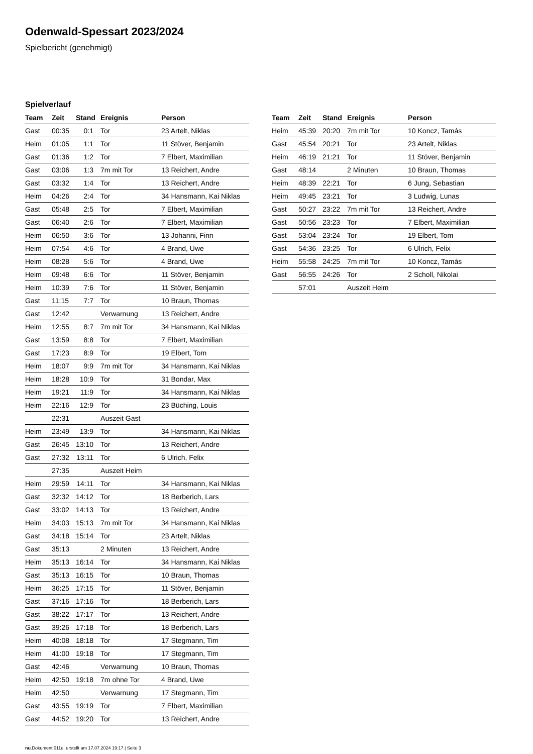Odenwald-Spessart 2023/2024
Spielbericht (genehmigt)
Spielverlauf
| Team | Zeit | Stand | Ereignis | Person |
| --- | --- | --- | --- | --- |
| Gast | 00:35 | 0:1 | Tor | 23 Artelt, Niklas |
| Heim | 01:05 | 1:1 | Tor | 11 Stöver, Benjamin |
| Gast | 01:36 | 1:2 | Tor | 7 Elbert, Maximilian |
| Gast | 03:06 | 1:3 | 7m mit Tor | 13 Reichert, Andre |
| Gast | 03:32 | 1:4 | Tor | 13 Reichert, Andre |
| Heim | 04:26 | 2:4 | Tor | 34 Hansmann, Kai Niklas |
| Gast | 05:48 | 2:5 | Tor | 7 Elbert, Maximilian |
| Gast | 06:40 | 2:6 | Tor | 7 Elbert, Maximilian |
| Heim | 06:50 | 3:6 | Tor | 13 Johanni, Finn |
| Heim | 07:54 | 4:6 | Tor | 4 Brand, Uwe |
| Heim | 08:28 | 5:6 | Tor | 4 Brand, Uwe |
| Heim | 09:48 | 6:6 | Tor | 11 Stöver, Benjamin |
| Heim | 10:39 | 7:6 | Tor | 11 Stöver, Benjamin |
| Gast | 11:15 | 7:7 | Tor | 10 Braun, Thomas |
| Gast | 12:42 | | Verwarnung | 13 Reichert, Andre |
| Heim | 12:55 | 8:7 | 7m mit Tor | 34 Hansmann, Kai Niklas |
| Gast | 13:59 | 8:8 | Tor | 7 Elbert, Maximilian |
| Gast | 17:23 | 8:9 | Tor | 19 Elbert, Tom |
| Heim | 18:07 | 9:9 | 7m mit Tor | 34 Hansmann, Kai Niklas |
| Heim | 18:28 | 10:9 | Tor | 31 Bondar, Max |
| Heim | 19:21 | 11:9 | Tor | 34 Hansmann, Kai Niklas |
| Heim | 22:16 | 12:9 | Tor | 23 Büching, Louis |
| | 22:31 | | Auszeit Gast | |
| Heim | 23:49 | 13:9 | Tor | 34 Hansmann, Kai Niklas |
| Gast | 26:45 | 13:10 | Tor | 13 Reichert, Andre |
| Gast | 27:32 | 13:11 | Tor | 6 Ulrich, Felix |
| | 27:35 | | Auszeit Heim | |
| Heim | 29:59 | 14:11 | Tor | 34 Hansmann, Kai Niklas |
| Gast | 32:32 | 14:12 | Tor | 18 Berberich, Lars |
| Gast | 33:02 | 14:13 | Tor | 13 Reichert, Andre |
| Heim | 34:03 | 15:13 | 7m mit Tor | 34 Hansmann, Kai Niklas |
| Gast | 34:18 | 15:14 | Tor | 23 Artelt, Niklas |
| Gast | 35:13 | | 2 Minuten | 13 Reichert, Andre |
| Heim | 35:13 | 16:14 | Tor | 34 Hansmann, Kai Niklas |
| Gast | 35:13 | 16:15 | Tor | 10 Braun, Thomas |
| Heim | 36:25 | 17:15 | Tor | 11 Stöver, Benjamin |
| Gast | 37:16 | 17:16 | Tor | 18 Berberich, Lars |
| Gast | 38:22 | 17:17 | Tor | 13 Reichert, Andre |
| Gast | 39:26 | 17:18 | Tor | 18 Berberich, Lars |
| Heim | 40:08 | 18:18 | Tor | 17 Stegmann, Tim |
| Heim | 41:00 | 19:18 | Tor | 17 Stegmann, Tim |
| Gast | 42:46 | | Verwarnung | 10 Braun, Thomas |
| Heim | 42:50 | 19:18 | 7m ohne Tor | 4 Brand, Uwe |
| Heim | 42:50 | | Verwarnung | 17 Stegmann, Tim |
| Gast | 43:55 | 19:19 | Tor | 7 Elbert, Maximilian |
| Gast | 44:52 | 19:20 | Tor | 13 Reichert, Andre |
| Team | Zeit | Stand | Ereignis | Person |
| --- | --- | --- | --- | --- |
| Heim | 45:39 | 20:20 | 7m mit Tor | 10 Koncz, Tamás |
| Gast | 45:54 | 20:21 | Tor | 23 Artelt, Niklas |
| Heim | 46:19 | 21:21 | Tor | 11 Stöver, Benjamin |
| Gast | 48:14 | | 2 Minuten | 10 Braun, Thomas |
| Heim | 48:39 | 22:21 | Tor | 6 Jung, Sebastian |
| Heim | 49:45 | 23:21 | Tor | 3 Ludwig, Lunas |
| Gast | 50:27 | 23:22 | 7m mit Tor | 13 Reichert, Andre |
| Gast | 50:56 | 23:23 | Tor | 7 Elbert, Maximilian |
| Gast | 53:04 | 23:24 | Tor | 19 Elbert, Tom |
| Gast | 54:36 | 23:25 | Tor | 6 Ulrich, Felix |
| Heim | 55:58 | 24:25 | 7m mit Tor | 10 Koncz, Tamás |
| Gast | 56:55 | 24:26 | Tor | 2 Scholl, Nikolai |
| | 57:01 | | Auszeit Heim | |
nu.Dokument 011e, erstellt am 17.07.2024 19:17 | Seite 3